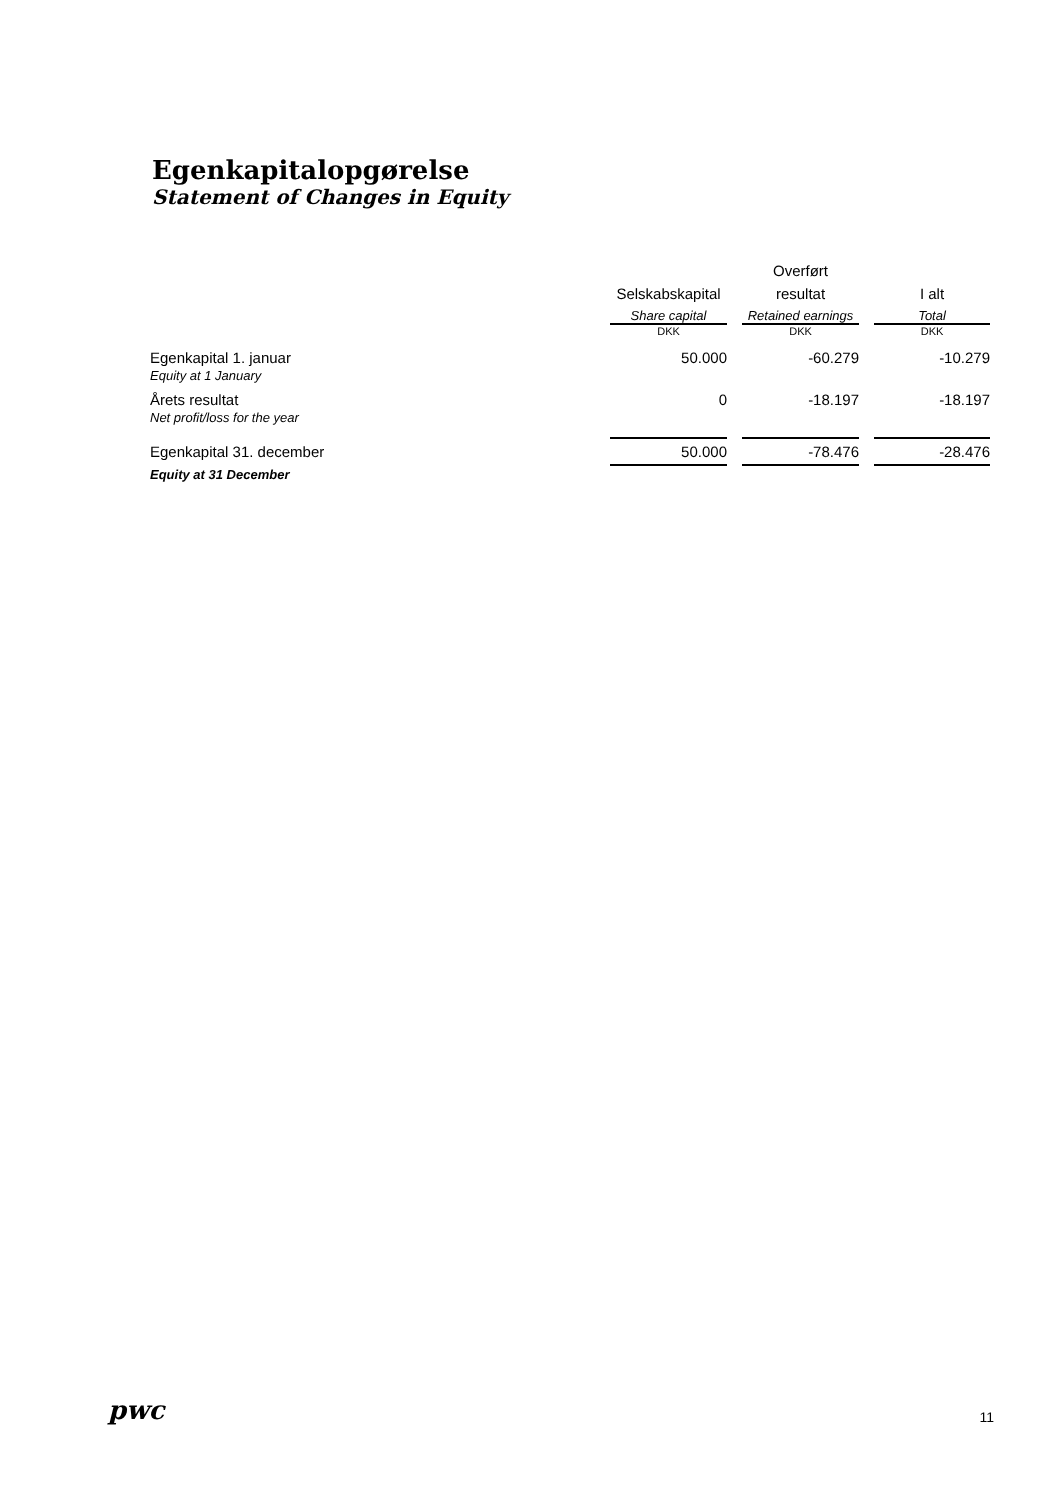Egenkapitalopgørelse
Statement of Changes in Equity
| | | | Overført | | |
| --- | --- | --- | --- | --- | --- |
| | Selskabskapital | | resultat | | I alt |
| | Share capital | | Retained earnings | | Total |
| | DKK | | DKK | | DKK |
| Egenkapital 1. januar Equity at 1 January | 50.000 | | -60.279 | | -10.279 |
| Årets resultat Net profit/loss for the year | 0 | | -18.197 | | -18.197 |
| Egenkapital 31. december | 50.000 | | -78.476 | | -28.476 |
| Equity at 31 December | | | | | |
pwc
11